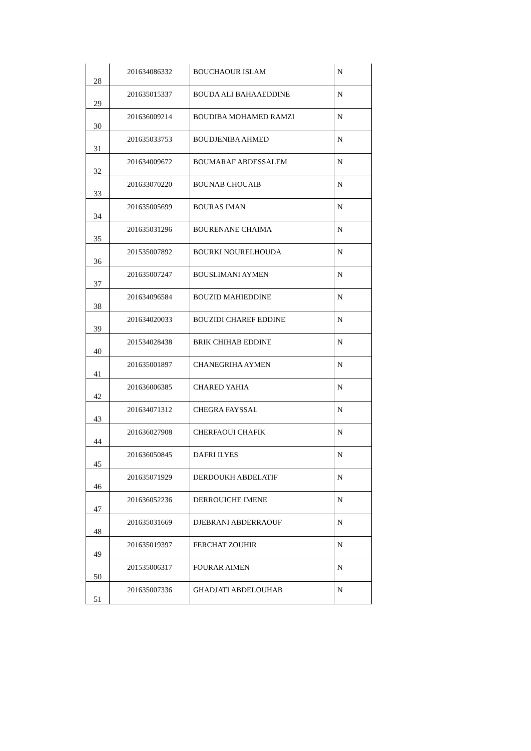| 28 | 201634086332 | BOUCHAOUR ISLAM | N |
| 29 | 201635015337 | BOUDA ALI BAHAAEDDINE | N |
| 30 | 201636009214 | BOUDIBA MOHAMED RAMZI | N |
| 31 | 201635033753 | BOUDJENIBA AHMED | N |
| 32 | 201634009672 | BOUMARAF ABDESSALEM | N |
| 33 | 201633070220 | BOUNAB CHOUAIB | N |
| 34 | 201635005699 | BOURAS IMAN | N |
| 35 | 201635031296 | BOURENANE CHAIMA | N |
| 36 | 201535007892 | BOURKI NOURELHOUDA | N |
| 37 | 201635007247 | BOUSLIMANI AYMEN | N |
| 38 | 201634096584 | BOUZID MAHIEDDINE | N |
| 39 | 201634020033 | BOUZIDI CHAREF EDDINE | N |
| 40 | 201534028438 | BRIK CHIHAB EDDINE | N |
| 41 | 201635001897 | CHANEGRIHA AYMEN | N |
| 42 | 201636006385 | CHARED YAHIA | N |
| 43 | 201634071312 | CHEGRA FAYSSAL | N |
| 44 | 201636027908 | CHERFAOUI CHAFIK | N |
| 45 | 201636050845 | DAFRI ILYES | N |
| 46 | 201635071929 | DERDOUKH ABDELATIF | N |
| 47 | 201636052236 | DERROUICHE IMENE | N |
| 48 | 201635031669 | DJEBRANI ABDERRAOUF | N |
| 49 | 201635019397 | FERCHAT ZOUHIR | N |
| 50 | 201535006317 | FOURAR AIMEN | N |
| 51 | 201635007336 | GHADJATI ABDELOUHAB | N |